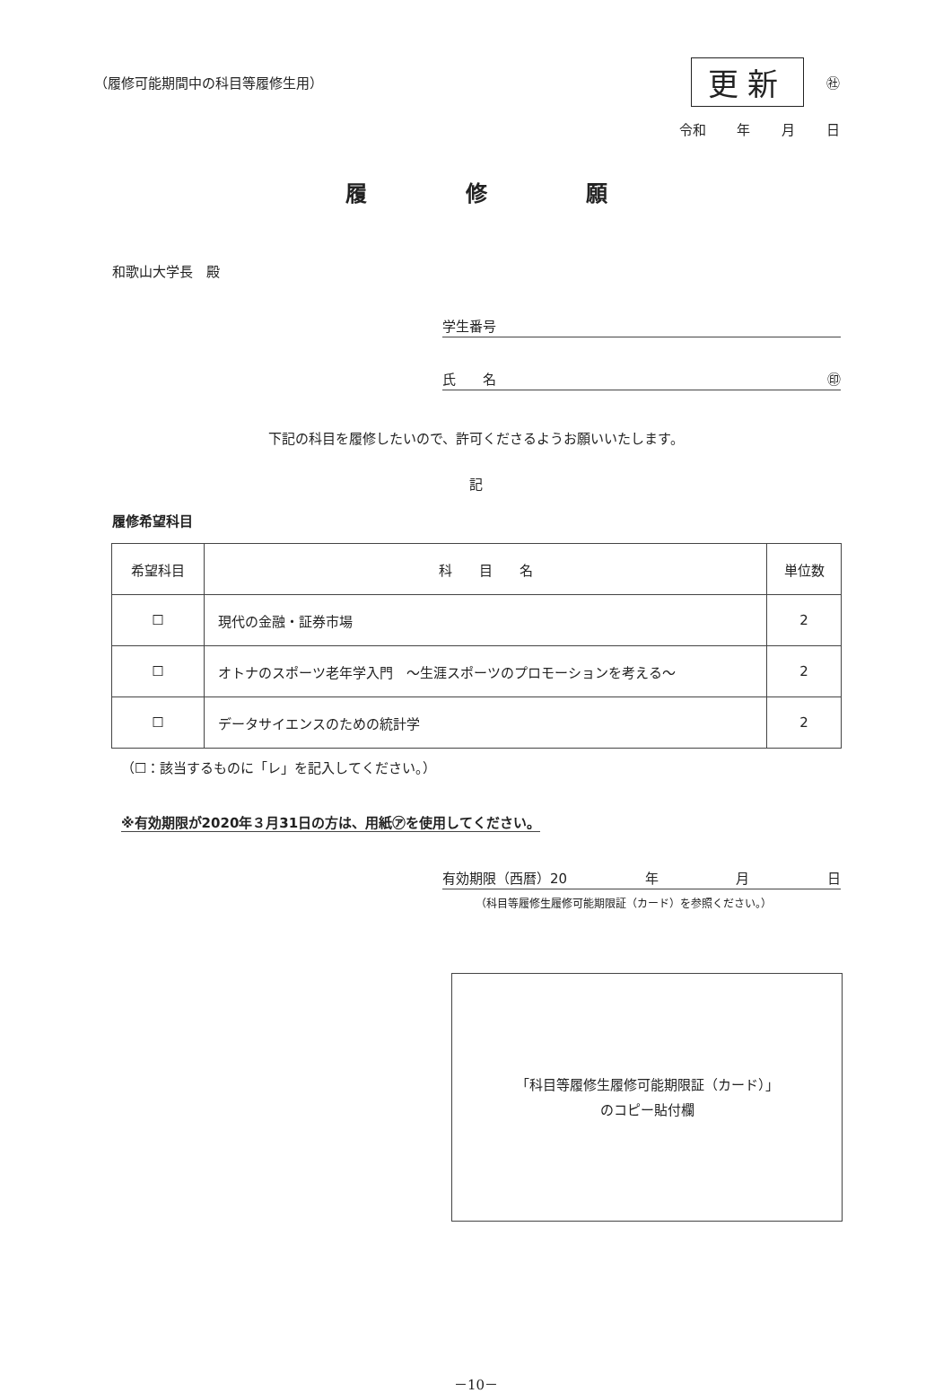（履修可能期間中の科目等履修生用）
更新 ㊓
令和 年 月 日
履修願
和歌山大学長　殿
学生番号
氏　　名 ㊞
下記の科目を履修したいので、許可くださるようお願いいたします。
記
履修希望科目
| 希望科目 | 科 目 名 | 単位数 |
| --- | --- | --- |
| ☐ | 現代の金融・証券市場 | 2 |
| ☐ | オトナのスポーツ老年学入門 ～生涯スポーツのプロモーションを考える～ | 2 |
| ☐ | データサイエンスのための統計学 | 2 |
（☐：該当するものに「レ」を記入してください。）
※有効期限が2020年３月31日の方は、用紙㋐を使用してください。
有効期限（西暦）20 年 月 日
（科目等履修生履修可能期限証（カード）を参照ください。）
「科目等履修生履修可能期限証（カード）」
のコピー貼付欄
－10－